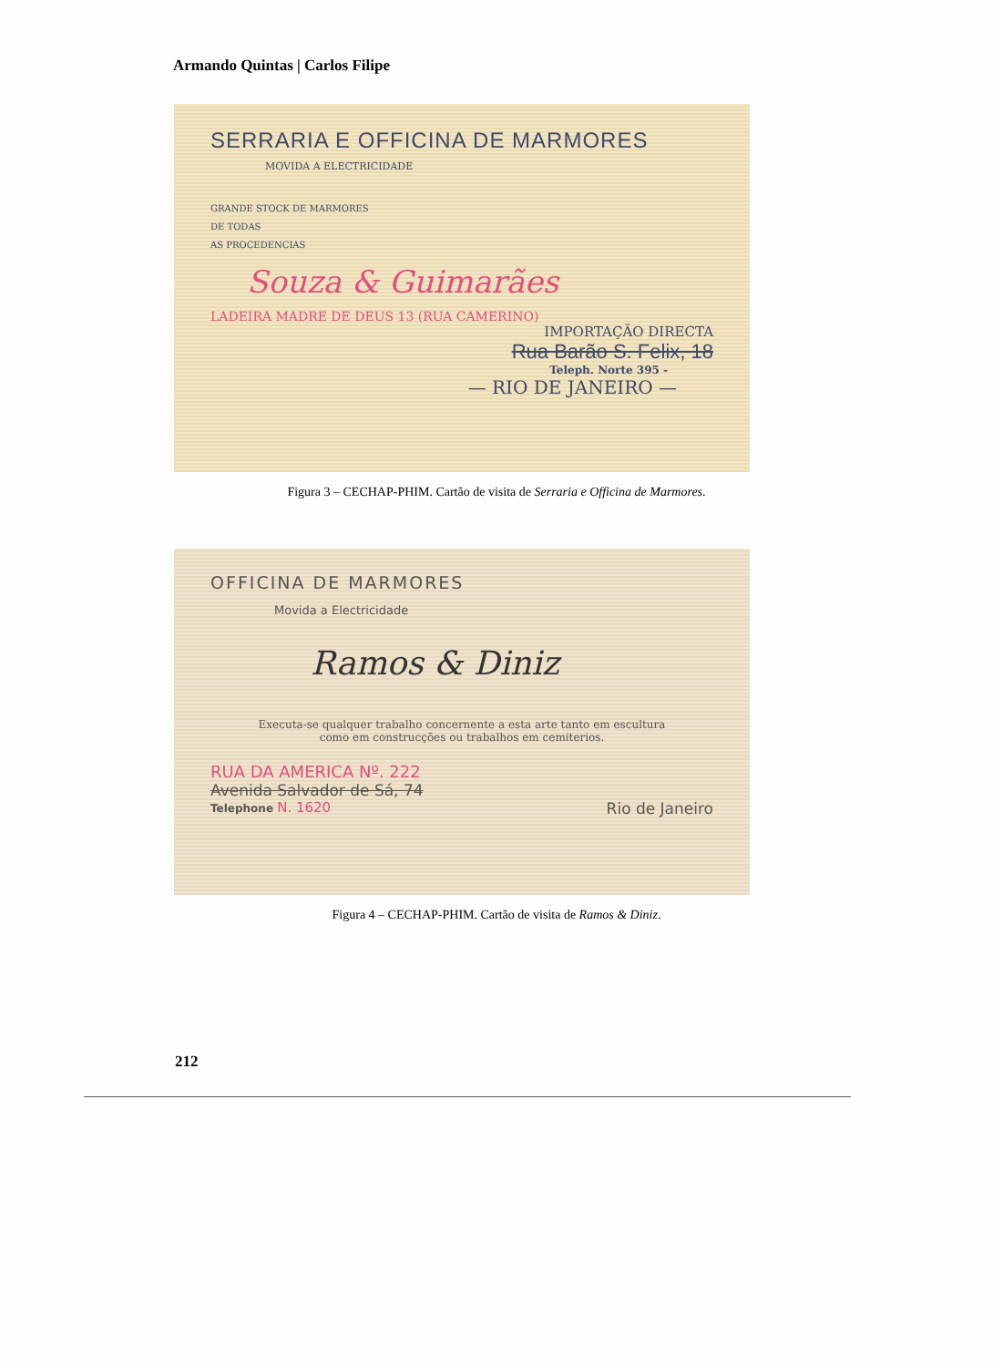Armando Quintas | Carlos Filipe
SERRARIA E OFFICINA DE MARMORES
MOVIDA A ELECTRICIDADE
GRANDE STOCK DE MARMORES
DE TODAS
AS PROCEDENCIAS
Souza & Guimarães
LADEIRA MADRE DE DEUS 13 (RUA CAMERINO)
IMPORTAÇÃO DIRECTA
Rua Barão S. Felix, 18
Teleph. Norte 395 -
— RIO DE JANEIRO —
Figura 3 – CECHAP-PHIM. Cartão de visita de Serraria e Officina de Marmores.
OFFICINA DE MARMORES
Movida a Electricidade
Ramos & Diniz
Executa-se qualquer trabalho concernente a esta arte tanto em escultura
como em construcções ou trabalhos em cemiterios.
RUA DA AMERICA Nº. 222
Avenida Salvador de Sá, 74
Telephone N. 1620 Rio de Janeiro
Figura 4 – CECHAP-PHIM. Cartão de visita de Ramos & Diniz.
212